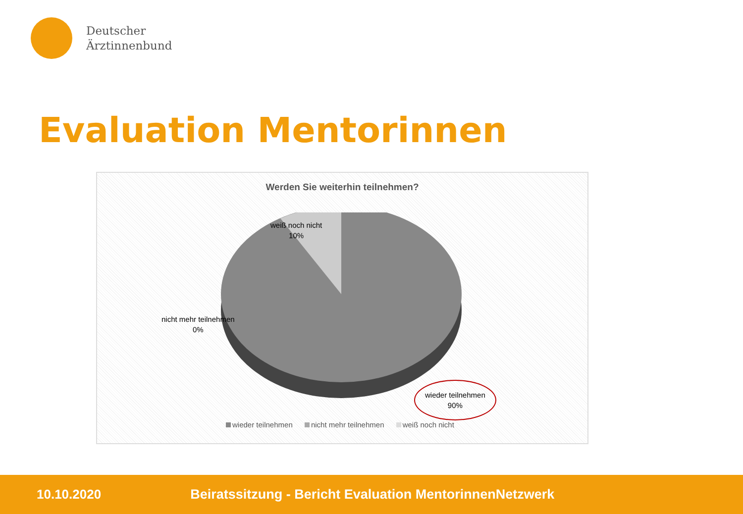Deutscher
Ärztinnenbund
Evaluation Mentorinnen
Werden Sie weiterhin teilnehmen?
weiß noch nicht
10%
nicht mehr teilnehmen
0%
wieder teilnehmen
90%
wieder teilnehmen nicht mehr teilnehmen weiß noch nicht
10.10.2020
Beiratssitzung - Bericht Evaluation MentorinnenNetzwerk